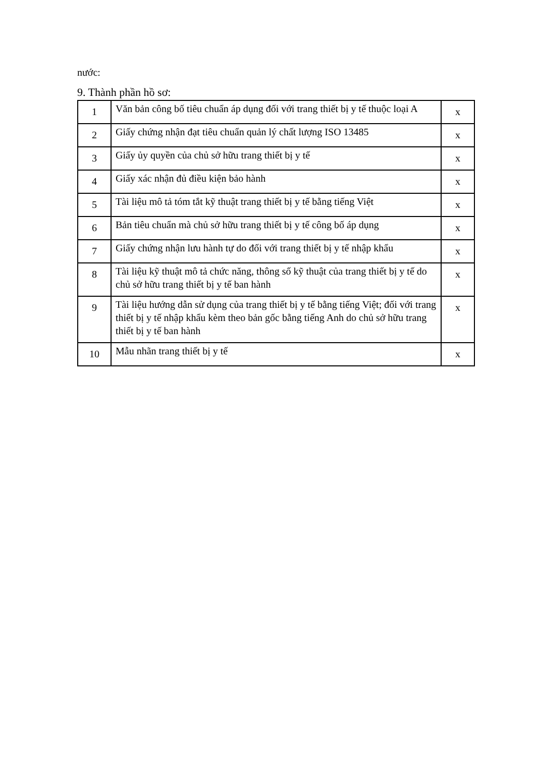nước:
9. Thành phần hồ sơ:
| 1 | Văn bản công bố tiêu chuẩn áp dụng đối với trang thiết bị y tế thuộc loại A | x |
| 2 | Giấy chứng nhận đạt tiêu chuẩn quản lý chất lượng ISO 13485 | x |
| 3 | Giấy ủy quyền của chủ sở hữu trang thiết bị y tế | x |
| 4 | Giấy xác nhận đủ điều kiện bảo hành | x |
| 5 | Tài liệu mô tả tóm tắt kỹ thuật trang thiết bị y tế bằng tiếng Việt | x |
| 6 | Bản tiêu chuẩn mà chủ sở hữu trang thiết bị y tế công bố áp dụng | x |
| 7 | Giấy chứng nhận lưu hành tự do đối với trang thiết bị y tế nhập khẩu | x |
| 8 | Tài liệu kỹ thuật mô tả chức năng, thông số kỹ thuật của trang thiết bị y tế do chủ sở hữu trang thiết bị y tế ban hành | x |
| 9 | Tài liệu hướng dẫn sử dụng của trang thiết bị y tế bằng tiếng Việt; đối với trang thiết bị y tế nhập khẩu kèm theo bản gốc bằng tiếng Anh do chủ sở hữu trang thiết bị y tế ban hành | x |
| 10 | Mẫu nhãn trang thiết bị y tế | x |